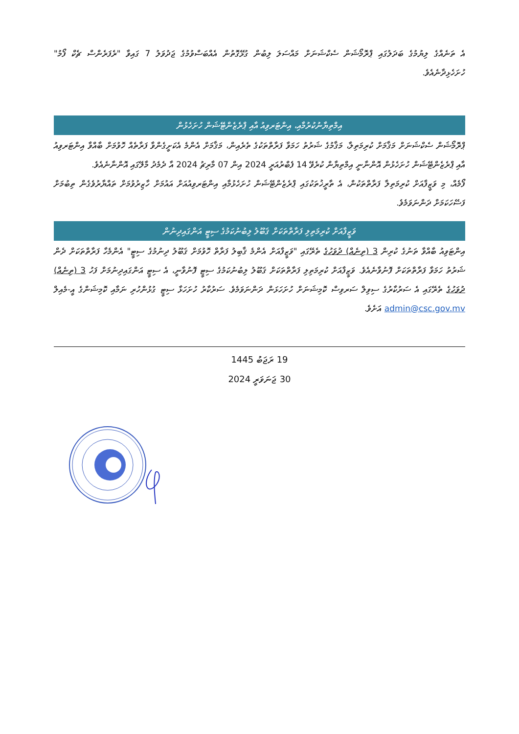އެ ތަނެއްގެ ލިޔުމުގެ ބަދަލުގައި ޕްރޮމޯޝަން ސެކްޝަނަށް މައްސަލަ ލިބުން ގުޅޭގޮތުން އެއްބަސްވުމުގެ ޖަދުވަލު 7 ގައިވާ "ރެފަރެންސް ޗެކް ފޯމު" ހުށަހެޅިދާނެއެވެ.
އިމްތިޔާނުކުރުމާއި، އިންޓަރވިއު އާއި ޕްރެޒެންޓޭޝަން ހުށަހެޅުން
ޕްރޮމޯޝަން ސެކްޝަނަށް މަޤާމަށް ކުރިމަތިލާ، މަޤާމުގެ ޝަރުތު ހަމަވާ ފަރާތްތަކުގެ ތެރެއިން، މަޤާމަށް އެންމެ އެކަށީގެންވާ ފަރާތެއް ހޮވުމަށް ބާއްވާ އިންޓަރވިއު އާއި ޕްރެޒެންޓޭޝަން ހުށަހެޅުން އޮންނާނީ އިމްތިޔާން ކުރެވޭ 14 ފެބްރުއަރީ 2024 އިން 07 މާރިޗު 2024 އާ ދެމެދު މާލޭގައި އޮންނާނެއެވެ.
ފޯމެއް، މި ވަޒީފާއަށް ކުރިމަތިލާ ފަރާތްތަކުން، އެ ތާރީޚުތަކުގައި ޕްރެޒެންޓޭޝަން ހުށަހެޅުމާއި އިންޓަރވިއުއަށް އައުމަށް ހާޒިރުވުމަށް ތައްޔާރުވެގެން ތިބުމަށް ފަސޭހަކަމަށް ދަންނަވަމެވެ.
ވަޒީފާއަށް ކުރިމަތިލި ފަރާތްތަކަށް ޤަބޫލު ލިބުނުކަމުގެ ސިޓީ އަންގައިދިނުން
އިންޓަވިއު ބާއްވާ ތަނުގެ ކުރިން 3 (ތިނެއް) ދުވަހުގެ ތެރޭގައި "ވަޒީފާއަށް އެންމެ ޤާބިލު ފަރާތް ހޮވުމަށް ޤަބޫލު ދިނުމުގެ ސިޓީ" އެންމެހާ ފަރާތްތަކަށް ދެން ޝަރުތު ހަމަވާ ފަރާތްތަކަށް ފޮނުވާނެއެވެ. ވަޒީފާއަށް ކުރިމަތިލި ފަރާތްތަކަށް ޤަބޫލު ލިބުނުކަމުގެ ސިޓީ ފޮނުވާނީ، އެ ސިޓީ އަންގައިދިނުމަށް ފަހު 3 (ތިނެއް) ދުވަހުގެ ތެރޭގައި އެ ސަރުކާރުގެ ސިވިލް ސަރވިސް ކޮމިޝަނަށް ހުށަހަޅަން ދަންނަވަމެވެ. ސަރުކާރު ހުށަހަޅާ ސިޓީ ގުޅުންހުރި ނަމާއި ކޮމިޝަންގެ އީ-މެއިލް admin@csc.gov.mv އަށެވެ.
19 ރަޖަބު 1445
30 ޖަނަވަރީ 2024